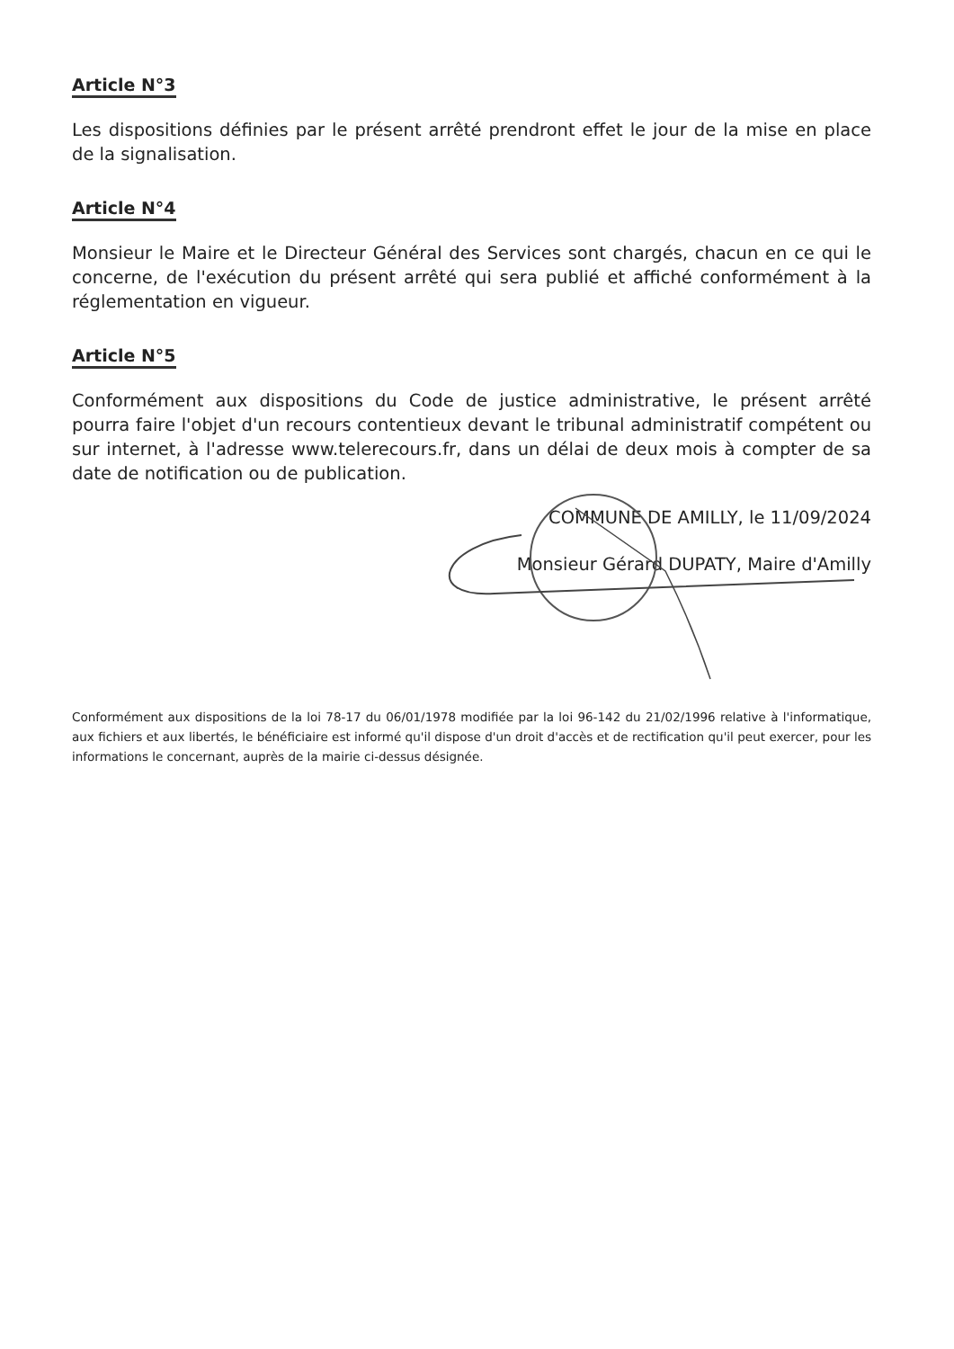Article N°3
Les dispositions définies par le présent arrêté prendront effet le jour de la mise en place de la signalisation.
Article N°4
Monsieur le Maire et le Directeur Général des Services sont chargés, chacun en ce qui le concerne, de l'exécution du présent arrêté qui sera publié et affiché conformément à la réglementation en vigueur.
Article N°5
Conformément aux dispositions du Code de justice administrative, le présent arrêté pourra faire l'objet d'un recours contentieux devant le tribunal administratif compétent ou sur internet, à l'adresse www.telerecours.fr, dans un délai de deux mois à compter de sa date de notification ou de publication.
COMMUNE DE AMILLY, le 11/09/2024
Monsieur Gérard DUPATY, Maire d'Amilly
Conformément aux dispositions de la loi 78-17 du 06/01/1978 modifiée par la loi 96-142 du 21/02/1996 relative à l'informatique, aux fichiers et aux libertés, le bénéficiaire est informé qu'il dispose d'un droit d'accès et de rectification qu'il peut exercer, pour les informations le concernant, auprès de la mairie ci-dessus désignée.